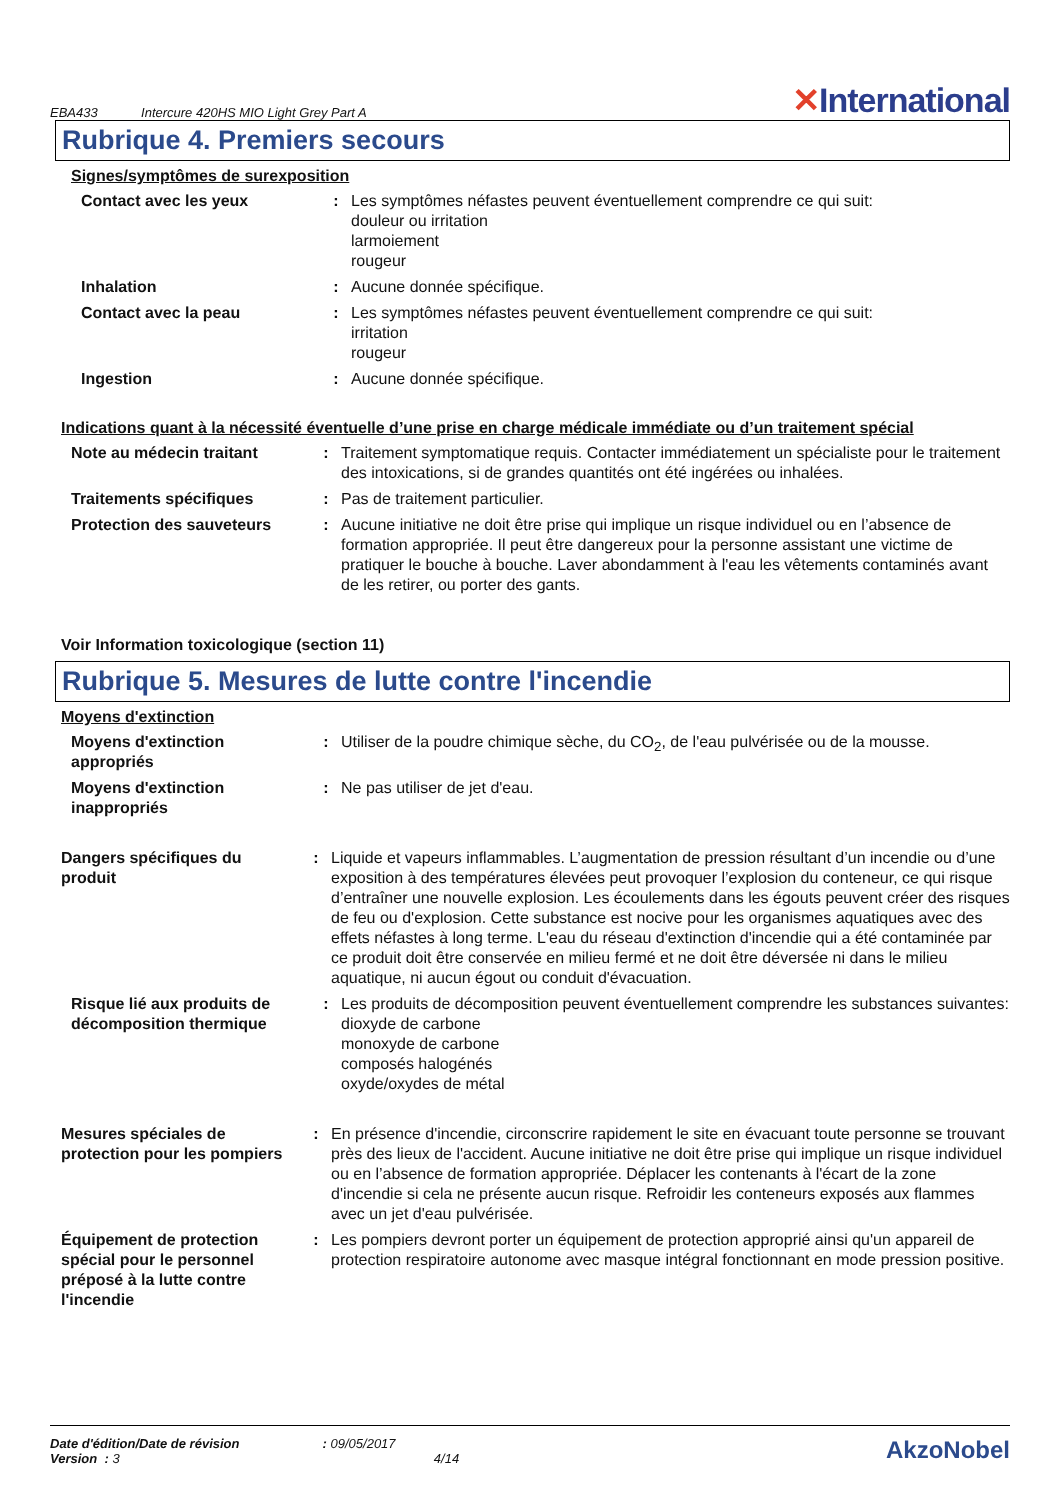EBA433 Intercure 420HS MIO Light Grey Part A
✕International
Rubrique 4. Premiers secours
Signes/symptômes de surexposition
Contact avec les yeux : Les symptômes néfastes peuvent éventuellement comprendre ce qui suit:
douleur ou irritation
larmoiement
rougeur
Inhalation : Aucune donnée spécifique.
Contact avec la peau : Les symptômes néfastes peuvent éventuellement comprendre ce qui suit:
irritation
rougeur
Ingestion : Aucune donnée spécifique.
Indications quant à la nécessité éventuelle d’une prise en charge médicale immédiate ou d’un traitement spécial
Note au médecin traitant : Traitement symptomatique requis. Contacter immédiatement un spécialiste pour le traitement des intoxications, si de grandes quantités ont été ingérées ou inhalées.
Traitements spécifiques : Pas de traitement particulier.
Protection des sauveteurs : Aucune initiative ne doit être prise qui implique un risque individuel ou en l’absence de formation appropriée. Il peut être dangereux pour la personne assistant une victime de pratiquer le bouche à bouche. Laver abondamment à l'eau les vêtements contaminés avant de les retirer, ou porter des gants.
Voir Information toxicologique (section 11)
Rubrique 5. Mesures de lutte contre l'incendie
Moyens d'extinction
Moyens d'extinction appropriés
: Utiliser de la poudre chimique sèche, du CO<sub>2</sub>, de l'eau pulvérisée ou de la mousse.
Moyens d'extinction inappropriés
: Ne pas utiliser de jet d'eau.
Dangers spécifiques du produit
: Liquide et vapeurs inflammables. L’augmentation de pression résultant d’un incendie ou d’une exposition à des températures élevées peut provoquer l’explosion du conteneur, ce qui risque d’entraîner une nouvelle explosion. Les écoulements dans les égouts peuvent créer des risques de feu ou d'explosion. Cette substance est nocive pour les organismes aquatiques avec des effets néfastes à long terme. L'eau du réseau d'extinction d'incendie qui a été contaminée par ce produit doit être conservée en milieu fermé et ne doit être déversée ni dans le milieu aquatique, ni aucun égout ou conduit d'évacuation.
Risque lié aux produits de décomposition thermique
: Les produits de décomposition peuvent éventuellement comprendre les substances suivantes:
dioxyde de carbone
monoxyde de carbone
composés halogénés
oxyde/oxydes de métal
Mesures spéciales de protection pour les pompiers
: En présence d'incendie, circonscrire rapidement le site en évacuant toute personne se trouvant près des lieux de l'accident. Aucune initiative ne doit être prise qui implique un risque individuel ou en l’absence de formation appropriée. Déplacer les contenants à l'écart de la zone d'incendie si cela ne présente aucun risque. Refroidir les conteneurs exposés aux flammes avec un jet d'eau pulvérisée.
Équipement de protection spécial pour le personnel préposé à la lutte contre l'incendie
: Les pompiers devront porter un équipement de protection approprié ainsi qu'un appareil de protection respiratoire autonome avec masque intégral fonctionnant en mode pression positive.
Date d'édition/Date de révision : 09/05/2017
Version : 3 4/14
AkzoNobel